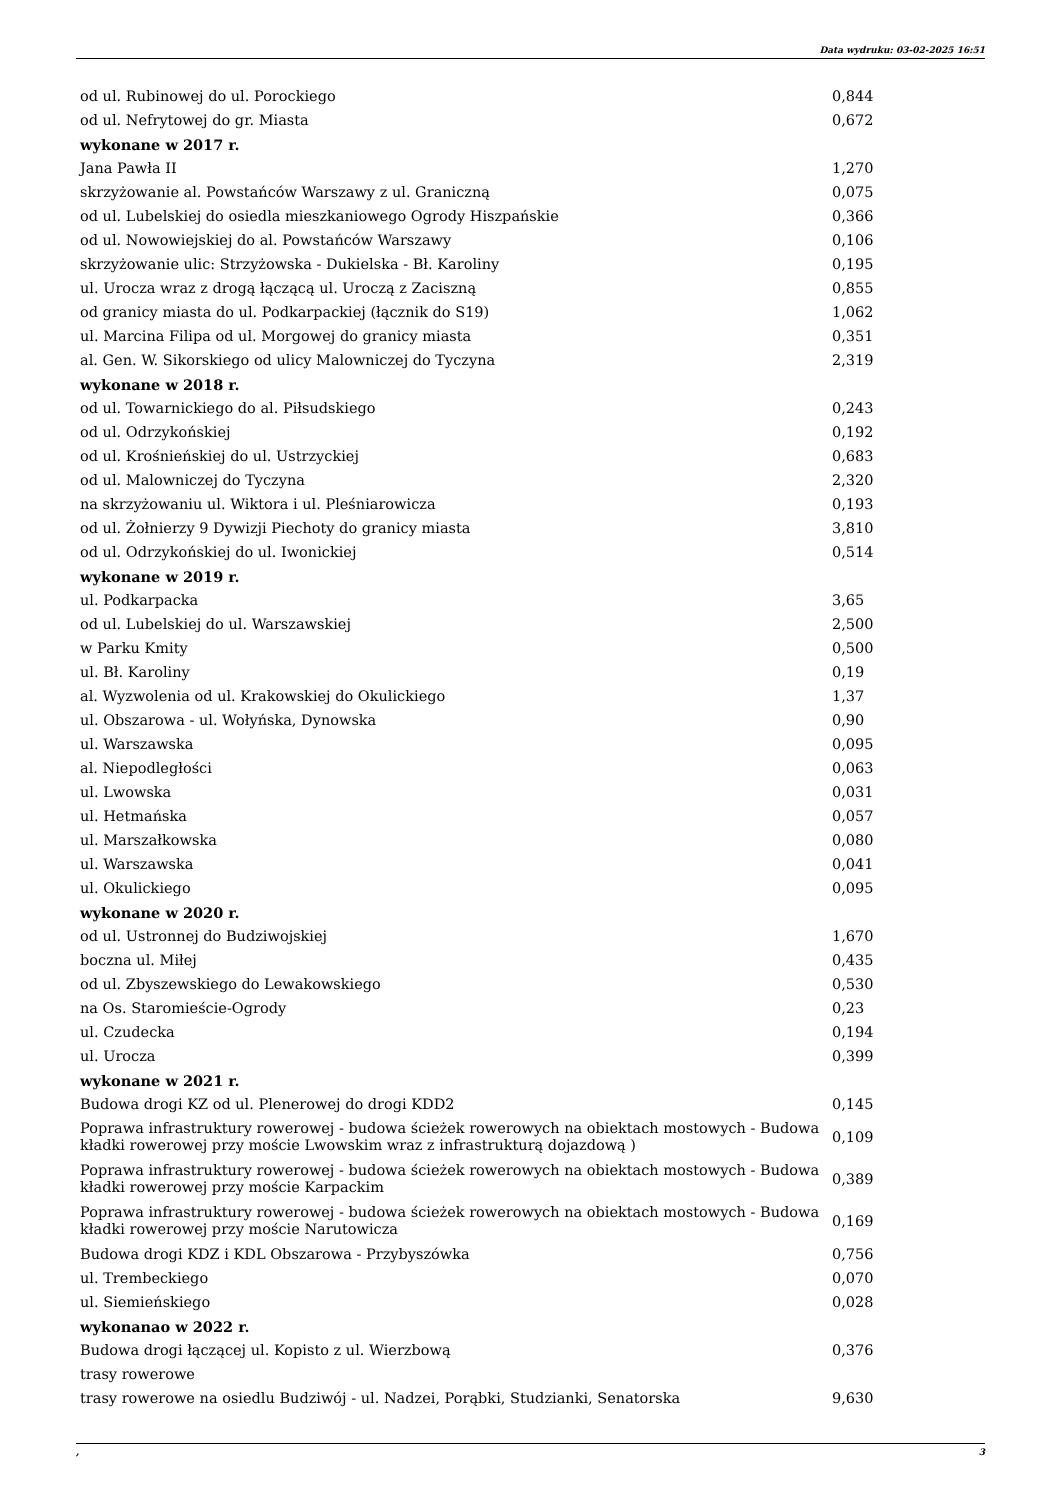Data wydruku: 03-02-2025 16:51
| od ul. Rubinowej do ul. Porockiego | 0,844 |
| od ul. Nefrytowej do gr. Miasta | 0,672 |
| wykonane w 2017 r. | |
| Jana Pawła II | 1,270 |
| skrzyżowanie al. Powstańców Warszawy z ul. Graniczną | 0,075 |
| od ul. Lubelskiej do osiedla mieszkaniowego Ogrody Hiszpańskie | 0,366 |
| od ul. Nowowiejskiej do al. Powstańców Warszawy | 0,106 |
| skrzyżowanie ulic: Strzyżowska - Dukielska - Bł. Karoliny | 0,195 |
| ul. Urocza wraz z drogą łączącą ul. Uroczą z Zaciszną | 0,855 |
| od granicy miasta do ul. Podkarpackiej (łącznik do S19) | 1,062 |
| ul. Marcina Filipa od ul. Morgowej do granicy miasta | 0,351 |
| al. Gen. W. Sikorskiego od ulicy Malowniczej do Tyczyna | 2,319 |
| wykonane w 2018 r. | |
| od ul. Towarnickiego do al. Piłsudskiego | 0,243 |
| od ul. Odrzykońskiej | 0,192 |
| od ul. Krośnieńskiej do ul. Ustrzyckiej | 0,683 |
| od ul. Malowniczej do Tyczyna | 2,320 |
| na skrzyżowaniu ul. Wiktora i ul. Pleśniarowicza | 0,193 |
| od ul. Żołnierzy 9 Dywizji Piechoty do granicy miasta | 3,810 |
| od ul. Odrzykońskiej do ul. Iwonickiej | 0,514 |
| wykonane w 2019 r. | |
| ul. Podkarpacka | 3,65 |
| od ul. Lubelskiej do ul. Warszawskiej | 2,500 |
| w Parku Kmity | 0,500 |
| ul. Bł. Karoliny | 0,19 |
| al. Wyzwolenia od ul. Krakowskiej do Okulickiego | 1,37 |
| ul. Obszarowa - ul. Wołyńska, Dynowska | 0,90 |
| ul. Warszawska | 0,095 |
| al. Niepodległości | 0,063 |
| ul. Lwowska | 0,031 |
| ul. Hetmańska | 0,057 |
| ul. Marszałkowska | 0,080 |
| ul. Warszawska | 0,041 |
| ul. Okulickiego | 0,095 |
| wykonane w 2020 r. | |
| od ul. Ustronnej do Budziwojskiej | 1,670 |
| boczna ul. Miłej | 0,435 |
| od ul. Zbyszewskiego do Lewakowskiego | 0,530 |
| na Os. Staromieście-Ogrody | 0,23 |
| ul. Czudecka | 0,194 |
| ul. Urocza | 0,399 |
| wykonane w 2021 r. | |
| Budowa drogi KZ od ul. Plenerowej do drogi KDD2 | 0,145 |
| Poprawa infrastruktury rowerowej - budowa ścieżek rowerowych na obiektach mostowych - Budowa kładki rowerowej przy moście Lwowskim wraz z infrastrukturą dojazdową ) | 0,109 |
| Poprawa infrastruktury rowerowej - budowa ścieżek rowerowych na obiektach mostowych - Budowa kładki rowerowej przy moście Karpackim | 0,389 |
| Poprawa infrastruktury rowerowej - budowa ścieżek rowerowych na obiektach mostowych - Budowa kładki rowerowej przy moście Narutowicza | 0,169 |
| Budowa drogi KDZ i KDL Obszarowa - Przybyszówka | 0,756 |
| ul. Trembeckiego | 0,070 |
| ul. Siemieńskiego | 0,028 |
| wykonanao w 2022 r. | |
| Budowa drogi łączącej ul. Kopisto z ul. Wierzbową | 0,376 |
| trasy rowerowe | |
| trasy rowerowe na osiedlu Budziwój - ul. Nadzei, Porąbki, Studzianki, Senatorska | 9,630 |
, 3